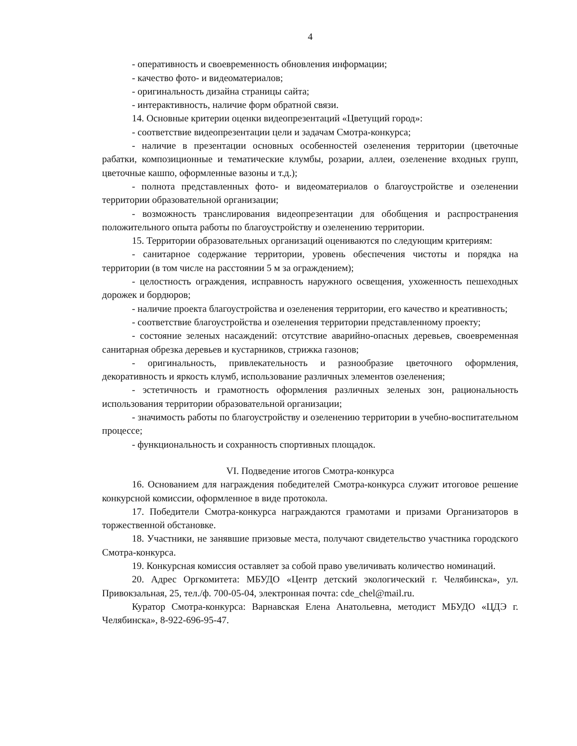4
- оперативность и своевременность обновления информации;
- качество фото- и видеоматериалов;
- оригинальность дизайна страницы сайта;
- интерактивность, наличие форм обратной связи.
14. Основные критерии оценки видеопрезентаций «Цветущий город»:
- соответствие видеопрезентации цели и задачам Смотра-конкурса;
- наличие в презентации основных особенностей озеленения территории (цветочные рабатки, композиционные и тематические клумбы, розарии, аллеи, озеленение входных групп, цветочные кашпо, оформленные вазоны и т.д.);
- полнота представленных фото- и видеоматериалов о благоустройстве и озеленении территории образовательной организации;
- возможность транслирования видеопрезентации для обобщения и распространения положительного опыта работы по благоустройству и озеленению территории.
15. Территории образовательных организаций оцениваются по следующим критериям:
- санитарное содержание территории, уровень обеспечения чистоты и порядка на территории (в том числе на расстоянии 5 м за ограждением);
- целостность ограждения, исправность наружного освещения, ухоженность пешеходных дорожек и бордюров;
- наличие проекта благоустройства и озеленения территории, его качество и креативность;
- соответствие благоустройства и озеленения территории представленному проекту;
- состояние зеленых насаждений: отсутствие аварийно-опасных деревьев, своевременная санитарная обрезка деревьев и кустарников, стрижка газонов;
- оригинальность, привлекательность и разнообразие цветочного оформления, декоративность и яркость клумб, использование различных элементов озеленения;
- эстетичность и грамотность оформления различных зеленых зон, рациональность использования территории образовательной организации;
- значимость работы по благоустройству и озеленению территории в учебно-воспитательном процессе;
- функциональность и сохранность спортивных площадок.
VI. Подведение итогов Смотра-конкурса
16. Основанием для награждения победителей Смотра-конкурса служит итоговое решение конкурсной комиссии, оформленное в виде протокола.
17. Победители Смотра-конкурса награждаются грамотами и призами Организаторов в торжественной обстановке.
18. Участники, не занявшие призовые места, получают свидетельство участника городского Смотра-конкурса.
19. Конкурсная комиссия оставляет за собой право увеличивать количество номинаций.
20. Адрес Оргкомитета: МБУДО «Центр детский экологический г. Челябинска», ул. Привокзальная, 25, тел./ф. 700-05-04, электронная почта: cde_chel@mail.ru.
Куратор Смотра-конкурса: Варнавская Елена Анатольевна, методист МБУДО «ЦДЭ г. Челябинска», 8-922-696-95-47.